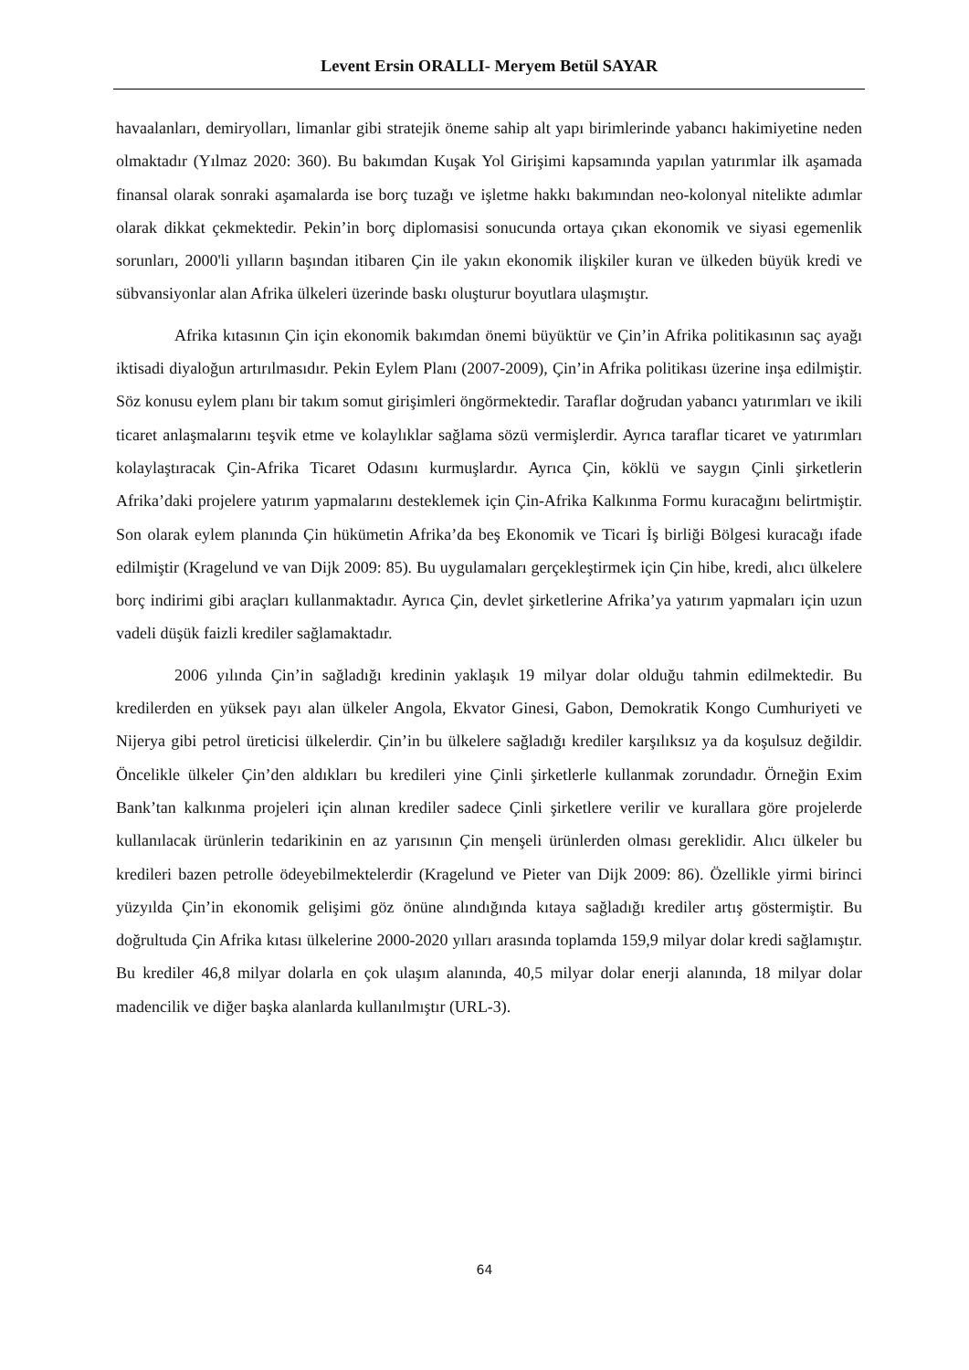Levent Ersin ORALLI- Meryem Betül SAYAR
havaalanları, demiryolları, limanlar gibi stratejik öneme sahip alt yapı birimlerinde yabancı hakimiyetine neden olmaktadır (Yılmaz 2020: 360). Bu bakımdan Kuşak Yol Girişimi kapsamında yapılan yatırımlar ilk aşamada finansal olarak sonraki aşamalarda ise borç tuzağı ve işletme hakkı bakımından neo-kolonyal nitelikte adımlar olarak dikkat çekmektedir. Pekin’in borç diplomasisi sonucunda ortaya çıkan ekonomik ve siyasi egemenlik sorunları, 2000'li yılların başından itibaren Çin ile yakın ekonomik ilişkiler kuran ve ülkeden büyük kredi ve sübvansiyonlar alan Afrika ülkeleri üzerinde baskı oluşturur boyutlara ulaşmıştır.
Afrika kıtasının Çin için ekonomik bakımdan önemi büyüktür ve Çin’in Afrika politikasının saç ayağı iktisadi diyaloğun artırılmasıdır. Pekin Eylem Planı (2007-2009), Çin’in Afrika politikası üzerine inşa edilmiştir. Söz konusu eylem planı bir takım somut girişimleri öngörmektedir. Taraflar doğrudan yabancı yatırımları ve ikili ticaret anlaşmalarını teşvik etme ve kolaylıklar sağlama sözü vermişlerdir. Ayrıca taraflar ticaret ve yatırımları kolaylaştıracak Çin-Afrika Ticaret Odasını kurmuşlardır. Ayrıca Çin, köklü ve saygın Çinli şirketlerin Afrika’daki projelere yatırım yapmalarını desteklemek için Çin-Afrika Kalkınma Formu kuracağını belirtmiştir. Son olarak eylem planında Çin hükümetin Afrika’da beş Ekonomik ve Ticari İş birliği Bölgesi kuracağı ifade edilmiştir (Kragelund ve van Dijk 2009: 85). Bu uygulamaları gerçekleştirmek için Çin hibe, kredi, alıcı ülkelere borç indirimi gibi araçları kullanmaktadır. Ayrıca Çin, devlet şirketlerine Afrika’ya yatırım yapmaları için uzun vadeli düşük faizli krediler sağlamaktadır.
2006 yılında Çin’in sağladığı kredinin yaklaşık 19 milyar dolar olduğu tahmin edilmektedir. Bu kredilerden en yüksek payı alan ülkeler Angola, Ekvator Ginesi, Gabon, Demokratik Kongo Cumhuriyeti ve Nijerya gibi petrol üreticisi ülkelerdir. Çin’in bu ülkelere sağladığı krediler karşılıksız ya da koşulsuz değildir. Öncelikle ülkeler Çin’den aldıkları bu kredileri yine Çinli şirketlerle kullanmak zorundadır. Örneğin Exim Bank’tan kalkınma projeleri için alınan krediler sadece Çinli şirketlere verilir ve kurallara göre projelerde kullanılacak ürünlerin tedarikinin en az yarısının Çin menşeli ürünlerden olması gereklidir. Alıcı ülkeler bu kredileri bazen petrolle ödeyebilmektelerdir (Kragelund ve Pieter van Dijk 2009: 86). Özellikle yirmi birinci yüzyılda Çin’in ekonomik gelişimi göz önüne alındığında kıtaya sağladığı krediler artış göstermiştir. Bu doğrultuda Çin Afrika kıtası ülkelerine 2000-2020 yılları arasında toplamda 159,9 milyar dolar kredi sağlamıştır. Bu krediler 46,8 milyar dolarla en çok ulaşım alanında, 40,5 milyar dolar enerji alanında, 18 milyar dolar madencilik ve diğer başka alanlarda kullanılmıştır (URL-3).
64